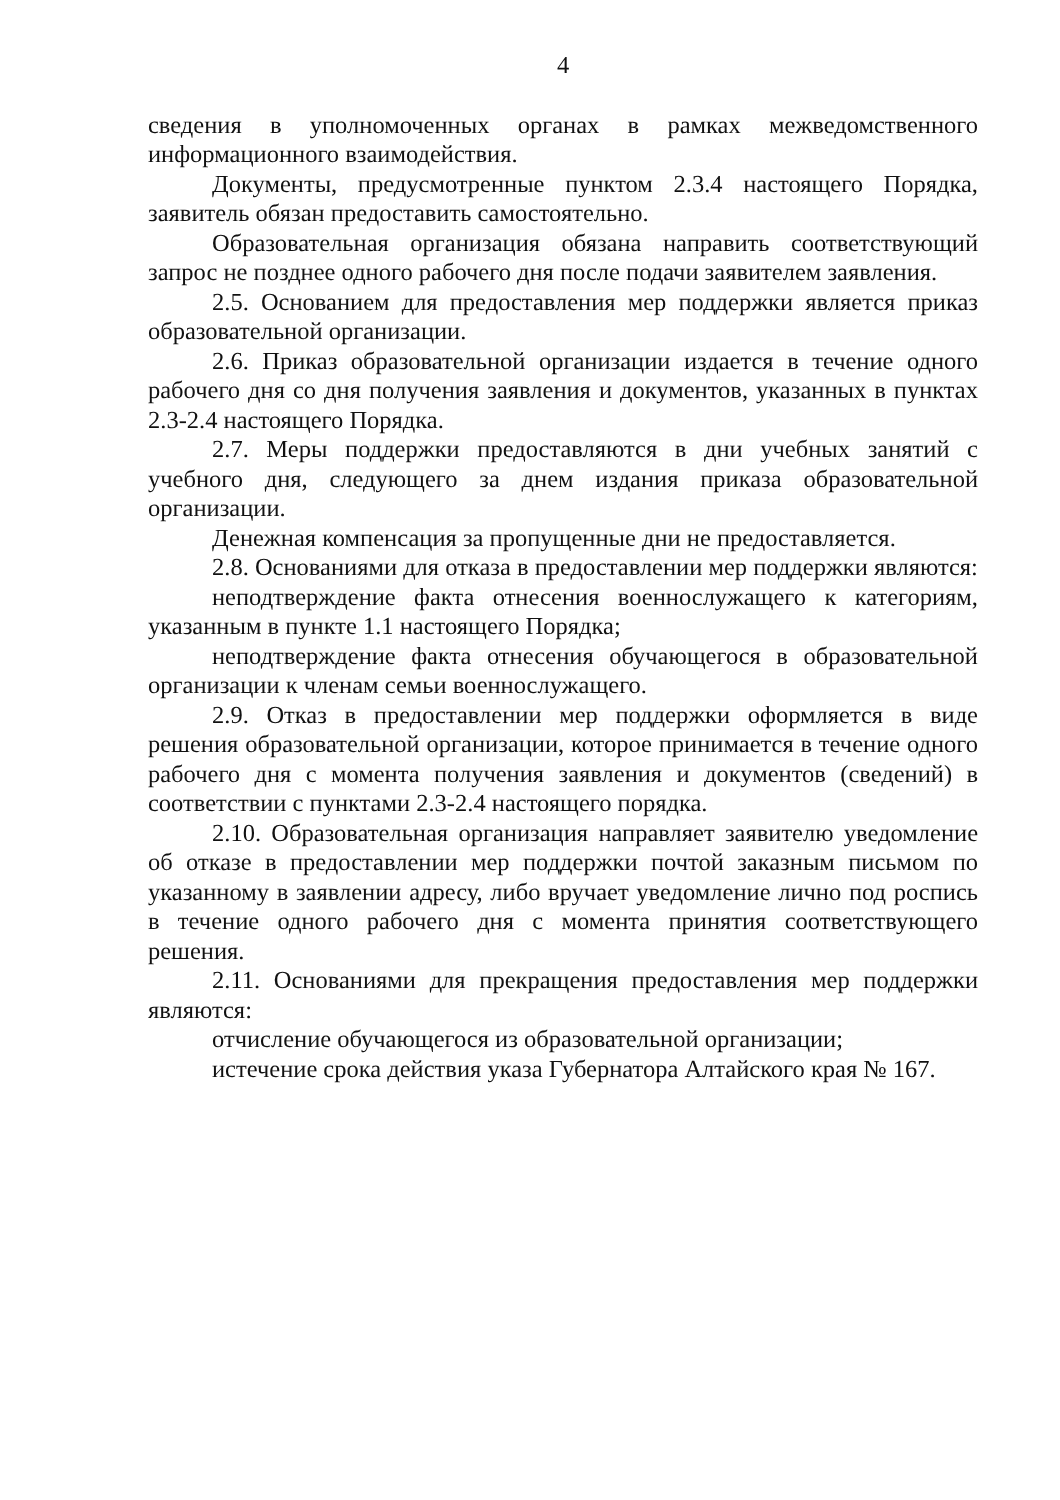4
сведения в уполномоченных органах в рамках межведомственного информационного взаимодействия.
Документы, предусмотренные пунктом 2.3.4 настоящего Порядка, заявитель обязан предоставить самостоятельно.
Образовательная организация обязана направить соответствующий запрос не позднее одного рабочего дня после подачи заявителем заявления.
2.5. Основанием для предоставления мер поддержки является приказ образовательной организации.
2.6. Приказ образовательной организации издается в течение одного рабочего дня со дня получения заявления и документов, указанных в пунктах 2.3-2.4 настоящего Порядка.
2.7. Меры поддержки предоставляются в дни учебных занятий с учебного дня, следующего за днем издания приказа образовательной организации.
Денежная компенсация за пропущенные дни не предоставляется.
2.8. Основаниями для отказа в предоставлении мер поддержки являются:
неподтверждение факта отнесения военнослужащего к категориям, указанным в пункте 1.1 настоящего Порядка;
неподтверждение факта отнесения обучающегося в образовательной организации к членам семьи военнослужащего.
2.9. Отказ в предоставлении мер поддержки оформляется в виде решения образовательной организации, которое принимается в течение одного рабочего дня с момента получения заявления и документов (сведений) в соответствии с пунктами 2.3-2.4 настоящего порядка.
2.10. Образовательная организация направляет заявителю уведомление об отказе в предоставлении мер поддержки почтой заказным письмом по указанному в заявлении адресу, либо вручает уведомление лично под роспись в течение одного рабочего дня с момента принятия соответствующего решения.
2.11. Основаниями для прекращения предоставления мер поддержки являются:
отчисление обучающегося из образовательной организации;
истечение срока действия указа Губернатора Алтайского края № 167.